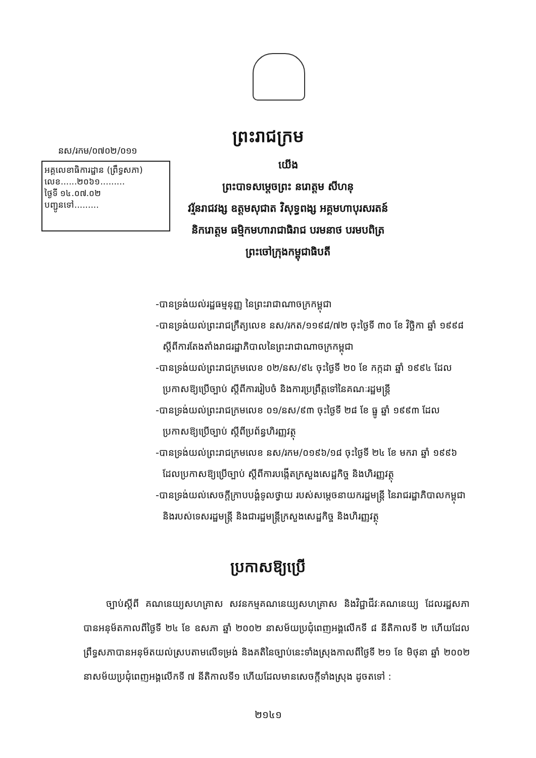ព្រះរាជក្រម
នស/រកម/០៧០២/០១១
អគ្គលេខាធិការដ្ឋាន (ព្រឹទ្ធសភា)
លេខ......២០៦១.........
ថ្ងៃទី ១៤.០៧.០២
បញ្ជូនទៅ.........
យើង
ព្រះបាទសម្តេចព្រះ នរោត្តម សីហនុ
វរ្ម័នរាជវង្ស ឧត្តមសុជាត វិសុទ្ធពង្ស អគ្គមហាបុរសរតន៍
និករោត្តម ធម្មិកមហារាជាធិរាជ បរមនាថ បរមបពិត្រ
ព្រះចៅក្រុងកម្ពុជាធិបតី
-បានទ្រង់យល់រដ្ឋធម្មនុញ្ញ នៃព្រះរាជាណាចក្រកម្ពុជា
-បានទ្រង់យល់ព្រះរាជក្រឹត្យលេខ នស/រកត/១១៩៨/៧២ ចុះថ្ងៃទី ៣០ ខែ វិច្ឆិកា ឆ្នាំ ១៩៩៨ ស្តីពីការតែងតាំងរាជរដ្ឋាភិបាលនៃព្រះរាជាណាចក្រកម្ពុជា
-បានទ្រង់យល់ព្រះរាជក្រមលេខ ០២/នស/៩៤ ចុះថ្ងៃទី ២០ ខែ កក្កដា ឆ្នាំ ១៩៩៤ ដែលប្រកាសឱ្យប្រើច្បាប់ ស្តីពីការរៀបចំ និងការប្រព្រឹត្តទៅនៃគណៈរដ្ឋមន្ត្រី
-បានទ្រង់យល់ព្រះរាជក្រមលេខ ០១/នស/៩៣ ចុះថ្ងៃទី ២៨ ខែ ធ្នូ ឆ្នាំ ១៩៩៣ ដែលប្រកាសឱ្យប្រើច្បាប់ ស្តីពីប្រព័ន្ធហិរញ្ញវត្ថុ
-បានទ្រង់យល់ព្រះរាជក្រមលេខ នស/រកម/០១៩៦/១៨ ចុះថ្ងៃទី ២៤ ខែ មករា ឆ្នាំ ១៩៩៦ ដែលប្រកាសឱ្យប្រើច្បាប់ ស្តីពីការបង្កើតក្រសួងសេដ្ឋកិច្ច និងហិរញ្ញវត្ថុ
-បានទ្រង់យល់សេចក្តីក្រាបបង្គំទូលថ្វាយ របស់សម្តេចនាយករដ្ឋមន្ត្រី នៃរាជរដ្ឋាភិបាលកម្ពុជា និងរបស់ទេសរដ្ឋមន្ត្រី និងជារដ្ឋមន្ត្រីក្រសួងសេដ្ឋកិច្ច និងហិរញ្ញវត្ថុ
ប្រកាសឱ្យប្រើ
ច្បាប់ស្តីពី គណនេយ្យសហគ្រាស សវនកម្មគណនេយ្យសហគ្រាស និងវិជ្ជាជីវៈគណនេយ្យ ដែលរដ្ឋសភាបានអនុម័តកាលពីថ្ងៃទី ២៤ ខែ ឧសភា ឆ្នាំ ២០០២ នាសម័យប្រជុំពេញអង្គលើកទី ៨ នីតិកាលទី ២ ហើយដែលព្រឹទ្ធសភាបានអនុម័តយល់ស្របតាមលើទម្រង់ និងគតិនៃច្បាប់នេះទាំងស្រុងកាលពីថ្ងៃទី ២១ ខែ មិថុនា ឆ្នាំ ២០០២ នាសម័យប្រជុំពេញអង្គលើកទី ៧ នីតិកាលទី១ ហើយដែលមានសេចក្តីទាំងស្រុង ដូចតទៅ :
២១៤១